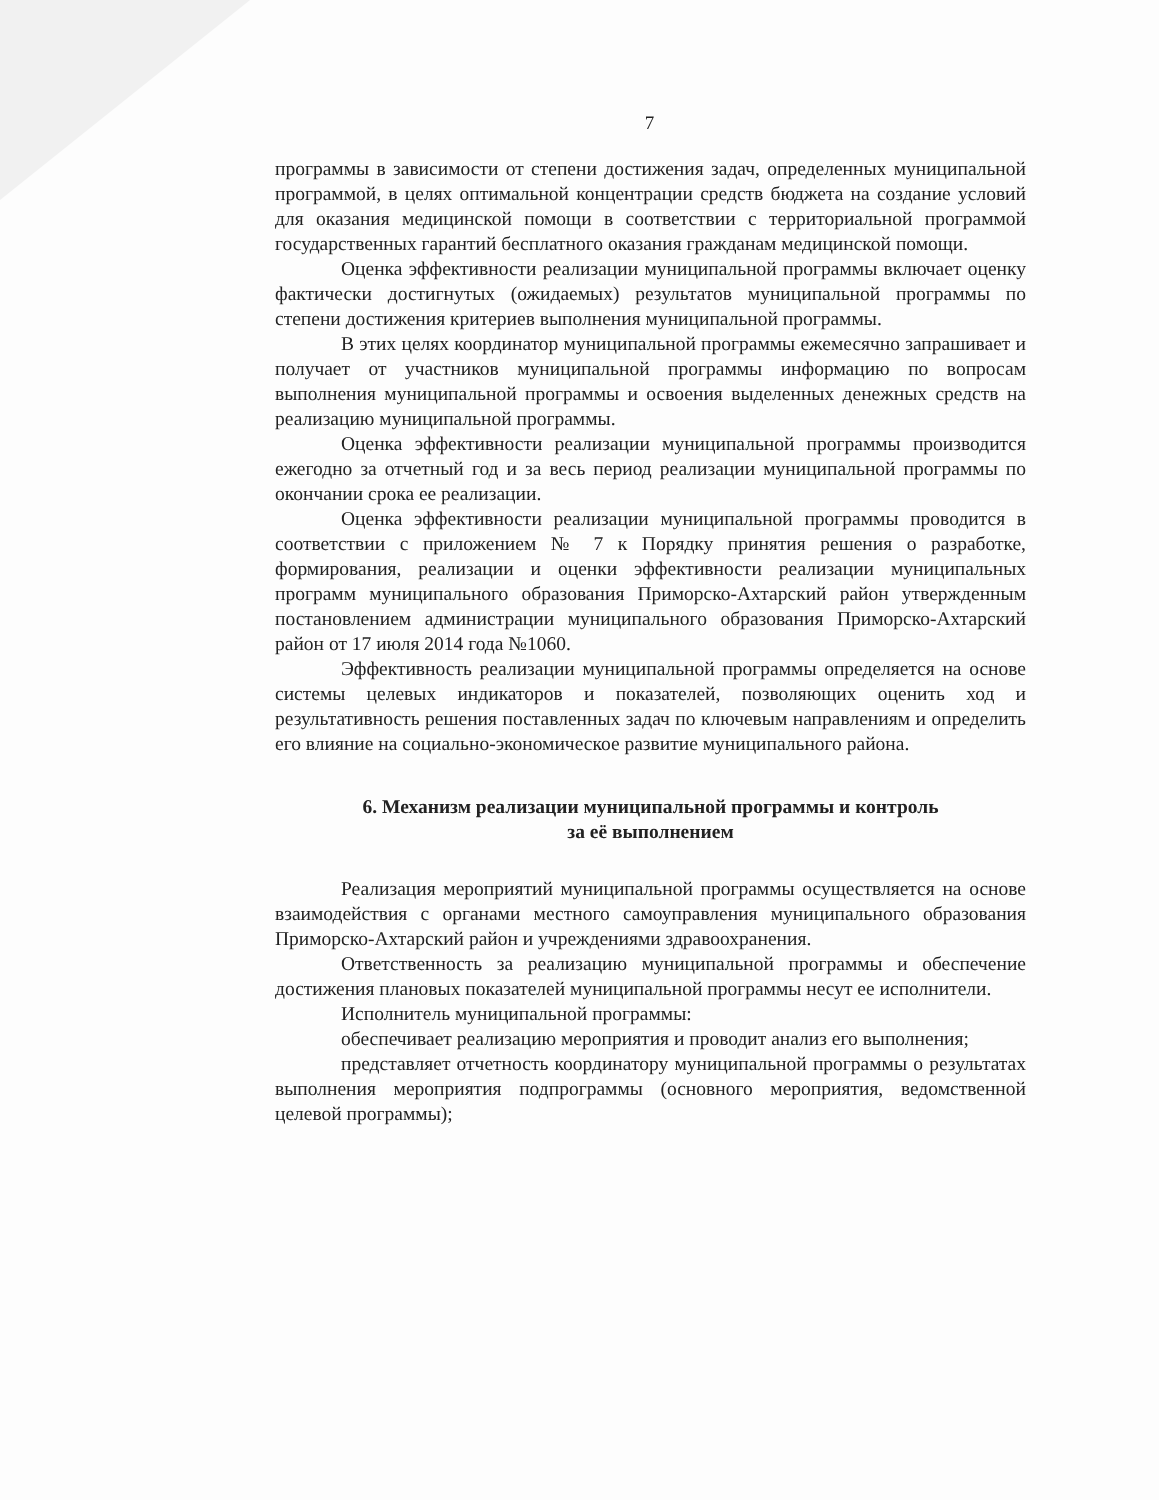7
программы в зависимости от степени достижения задач, определенных муниципальной программой, в целях оптимальной концентрации средств бюджета на создание условий для оказания медицинской помощи в соответствии с территориальной программой государственных гарантий бесплатного оказания гражданам медицинской помощи.
Оценка эффективности реализации муниципальной программы включает оценку фактически достигнутых (ожидаемых) результатов муниципальной программы по степени достижения критериев выполнения муниципальной программы.
В этих целях координатор муниципальной программы ежемесячно запрашивает и получает от участников муниципальной программы информацию по вопросам выполнения муниципальной программы и освоения выделенных денежных средств на реализацию муниципальной программы.
Оценка эффективности реализации муниципальной программы производится ежегодно за отчетный год и за весь период реализации муниципальной программы по окончании срока ее реализации.
Оценка эффективности реализации муниципальной программы проводится в соответствии с приложением № 7 к Порядку принятия решения о разработке, формирования, реализации и оценки эффективности реализации муниципальных программ муниципального образования Приморско-Ахтарский район утвержденным постановлением администрации муниципального образования Приморско-Ахтарский район от 17 июля 2014 года №1060.
Эффективность реализации муниципальной программы определяется на основе системы целевых индикаторов и показателей, позволяющих оценить ход и результативность решения поставленных задач по ключевым направлениям и определить его влияние на социально-экономическое развитие муниципального района.
6. Механизм реализации муниципальной программы и контроль
за её выполнением
Реализация мероприятий муниципальной программы осуществляется на основе взаимодействия с органами местного самоуправления муниципального образования Приморско-Ахтарский район и учреждениями здравоохранения.
Ответственность за реализацию муниципальной программы и обеспечение достижения плановых показателей муниципальной программы несут ее исполнители.
Исполнитель муниципальной программы:
обеспечивает реализацию мероприятия и проводит анализ его выполнения;
представляет отчетность координатору муниципальной программы о результатах выполнения мероприятия подпрограммы (основного мероприятия, ведомственной целевой программы);